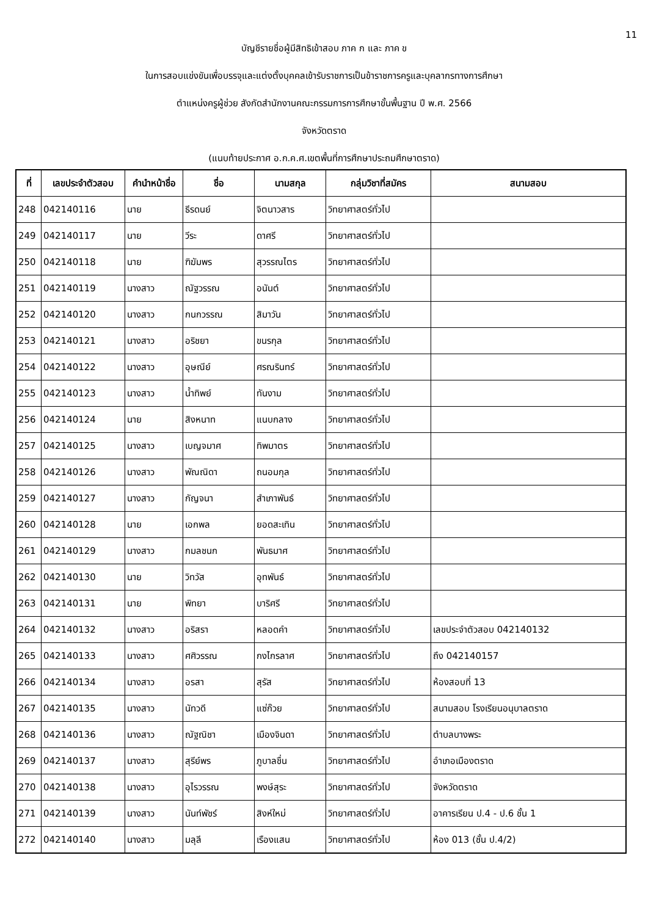11
บัญชีรายชื่อผู้มีสิทธิเข้าสอบ ภาค ก และ ภาค ข
ในการสอบแข่งขันเพื่อบรรจุและแต่งตั้งบุคคลเข้ารับราชการเป็นข้าราชการครูและบุคลากรทางการศึกษา
ตำแหน่งครูผู้ช่วย สังกัดสำนักงานคณะกรรมการการศึกษาขั้นพื้นฐาน ปี พ.ศ. 2566
จังหวัดตราด
(แนบท้ายประกาศ อ.ก.ค.ศ.เขตพื้นที่การศึกษาประถมศึกษาตราด)
| ที่ | เลขประจำตัวสอบ | คำนำหน้าชื่อ | ชื่อ | นามสกุล | กลุ่มวิชาที่สมัคร | สนามสอบ |
| --- | --- | --- | --- | --- | --- | --- |
| 248 | 042140116 | นาย | ธีรดนย์ | จิตนาวสาร | วิทยาศาสตร์ทั่วไป | |
| 249 | 042140117 | นาย | วีระ | ดาศรี | วิทยาศาสตร์ทั่วไป | |
| 250 | 042140118 | นาย | ฑิฆัมพร | สุวรรณไตร | วิทยาศาสตร์ทั่วไป | |
| 251 | 042140119 | นางสาว | ณัฐวรรณ | อนันต์ | วิทยาศาสตร์ทั่วไป | |
| 252 | 042140120 | นางสาว | กนกวรรณ | สิมาวัน | วิทยาศาสตร์ทั่วไป | |
| 253 | 042140121 | นางสาว | อริชยา | ขนรกุล | วิทยาศาสตร์ทั่วไป | |
| 254 | 042140122 | นางสาว | อุษณีย์ | ศรณรินทร์ | วิทยาศาสตร์ทั่วไป | |
| 255 | 042140123 | นางสาว | น้ำทิพย์ | ทันงาม | วิทยาศาสตร์ทั่วไป | |
| 256 | 042140124 | นาย | สิงหนาท | แนบกลาง | วิทยาศาสตร์ทั่วไป | |
| 257 | 042140125 | นางสาว | เบญจมาศ | ทิพมาตร | วิทยาศาสตร์ทั่วไป | |
| 258 | 042140126 | นางสาว | พัณณิดา | ถนอมกุล | วิทยาศาสตร์ทั่วไป | |
| 259 | 042140127 | นางสาว | กัญจนา | สำเภาพันธ์ | วิทยาศาสตร์ทั่วไป | |
| 260 | 042140128 | นาย | เอกพล | ยอดสะเทิน | วิทยาศาสตร์ทั่วไป | |
| 261 | 042140129 | นางสาว | กมลชนก | พันธมาศ | วิทยาศาสตร์ทั่วไป | |
| 262 | 042140130 | นาย | วิทวัส | อุทพันธ์ | วิทยาศาสตร์ทั่วไป | |
| 263 | 042140131 | นาย | พิทยา | บาริศรี | วิทยาศาสตร์ทั่วไป | |
| 264 | 042140132 | นางสาว | อริสรา | หลอดคำ | วิทยาศาสตร์ทั่วไป | เลขประจำตัวสอบ 042140132 |
| 265 | 042140133 | นางสาว | ศศิวรรณ | กงไกรลาศ | วิทยาศาสตร์ทั่วไป | ถึง 042140157 |
| 266 | 042140134 | นางสาว | อรสา | สุรัส | วิทยาศาสตร์ทั่วไป | ห้องสอบที่ 13 |
| 267 | 042140135 | นางสาว | นัทวดี | แซ่ก๊วย | วิทยาศาสตร์ทั่วไป | สนามสอบ โรงเรียนอนุบาลตราด |
| 268 | 042140136 | นางสาว | ณัฐณิชา | เมืองจินดา | วิทยาศาสตร์ทั่วไป | ตำบลบางพระ |
| 269 | 042140137 | นางสาว | สุรีย์พร | ภูบาลชื่น | วิทยาศาสตร์ทั่วไป | อำเภอเมืองตราด |
| 270 | 042140138 | นางสาว | อุไรวรรณ | พงษ์สุระ | วิทยาศาสตร์ทั่วไป | จังหวัดตราด |
| 271 | 042140139 | นางสาว | นันท์พัชร์ | สิงห์ใหม่ | วิทยาศาสตร์ทั่วไป | อาคารเรียน ป.4 - ป.6 ชั้น 1 |
| 272 | 042140140 | นางสาว | มลุลี | เรืองแสน | วิทยาศาสตร์ทั่วไป | ห้อง 013 (ชั้น ป.4/2) |